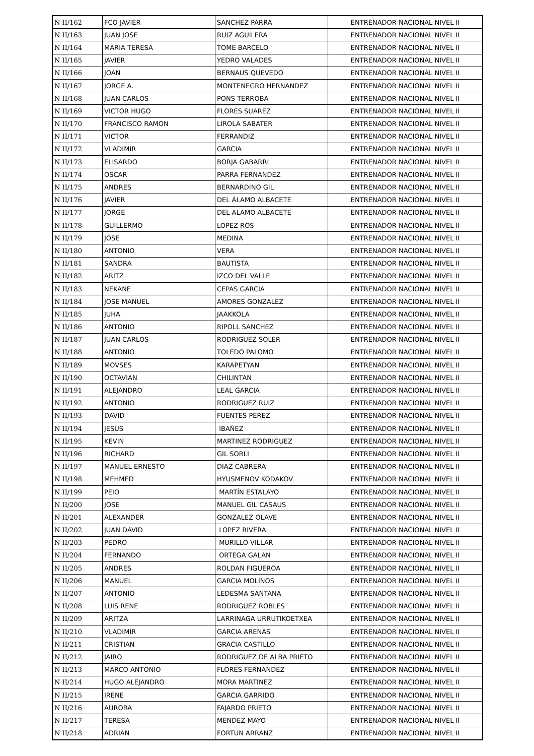| N II/162 | FCO JAVIER | SANCHEZ PARRA | ENTRENADOR NACIONAL NIVEL II |
| N II/163 | JUAN JOSE | RUIZ AGUILERA | ENTRENADOR NACIONAL NIVEL II |
| N II/164 | MARIA TERESA | TOME BARCELO | ENTRENADOR NACIONAL NIVEL II |
| N II/165 | JAVIER | YEDRO VALADES | ENTRENADOR NACIONAL NIVEL II |
| N II/166 | JOAN | BERNAUS QUEVEDO | ENTRENADOR NACIONAL NIVEL II |
| N II/167 | JORGE A. | MONTENEGRO HERNANDEZ | ENTRENADOR NACIONAL NIVEL II |
| N II/168 | JUAN CARLOS | PONS TERROBA | ENTRENADOR NACIONAL NIVEL II |
| N II/169 | VICTOR HUGO | FLORES SUAREZ | ENTRENADOR NACIONAL NIVEL II |
| N II/170 | FRANCISCO RAMON | LIROLA SABATER | ENTRENADOR NACIONAL NIVEL II |
| N II/171 | VICTOR | FERRANDIZ | ENTRENADOR NACIONAL NIVEL II |
| N II/172 | VLADIMIR | GARCIA | ENTRENADOR NACIONAL NIVEL II |
| N II/173 | ELISARDO | BORJA GABARRI | ENTRENADOR NACIONAL NIVEL II |
| N II/174 | OSCAR | PARRA FERNANDEZ | ENTRENADOR NACIONAL NIVEL II |
| N II/175 | ANDRES | BERNARDINO GIL | ENTRENADOR NACIONAL NIVEL II |
| N II/176 | JAVIER | DEL ÁLAMO ALBACETE | ENTRENADOR NACIONAL NIVEL II |
| N II/177 | JORGE | DEL ALAMO ALBACETE | ENTRENADOR NACIONAL NIVEL II |
| N II/178 | GUILLERMO | LOPEZ ROS | ENTRENADOR NACIONAL NIVEL II |
| N II/179 | JOSE | MEDINA | ENTRENADOR NACIONAL NIVEL II |
| N II/180 | ANTONIO | VERA | ENTRENADOR NACIONAL NIVEL II |
| N II/181 | SANDRA | BAUTISTA | ENTRENADOR NACIONAL NIVEL II |
| N II/182 | ARITZ | IZCO DEL VALLE | ENTRENADOR NACIONAL NIVEL II |
| N II/183 | NEKANE | CEPAS GARCIA | ENTRENADOR NACIONAL NIVEL II |
| N II/184 | JOSE MANUEL | AMORES GONZALEZ | ENTRENADOR NACIONAL NIVEL II |
| N II/185 | JUHA | JAAKKOLA | ENTRENADOR NACIONAL NIVEL II |
| N II/186 | ANTONIO | RIPOLL SANCHEZ | ENTRENADOR NACIONAL NIVEL II |
| N II/187 | JUAN CARLOS | RODRIGUEZ SOLER | ENTRENADOR NACIONAL NIVEL II |
| N II/188 | ANTONIO | TOLEDO PALOMO | ENTRENADOR NACIONAL NIVEL II |
| N II/189 | MOVSES | KARAPETYAN | ENTRENADOR NACIONAL NIVEL II |
| N II/190 | OCTAVIAN | CHILINTAN | ENTRENADOR NACIONAL NIVEL II |
| N II/191 | ALEJANDRO | LEAL GARCIA | ENTRENADOR NACIONAL NIVEL II |
| N II/192 | ANTONIO | RODRIGUEZ RUIZ | ENTRENADOR NACIONAL NIVEL II |
| N II/193 | DAVID | FUENTES PEREZ | ENTRENADOR NACIONAL NIVEL II |
| N II/194 | JESUS | IBAÑEZ | ENTRENADOR NACIONAL NIVEL II |
| N II/195 | KEVIN | MARTINEZ RODRIGUEZ | ENTRENADOR NACIONAL NIVEL II |
| N II/196 | RICHARD | GIL SORLI | ENTRENADOR NACIONAL NIVEL II |
| N II/197 | MANUEL ERNESTO | DIAZ CABRERA | ENTRENADOR NACIONAL NIVEL II |
| N II/198 | MEHMED | HYUSMENOV KODAKOV | ENTRENADOR NACIONAL NIVEL II |
| N II/199 | PEIO | MARTÍN ESTALAYO | ENTRENADOR NACIONAL NIVEL II |
| N II/200 | JOSE | MANUEL GIL CASAUS | ENTRENADOR NACIONAL NIVEL II |
| N II/201 | ALEXANDER | GONZALEZ OLAVE | ENTRENADOR NACIONAL NIVEL II |
| N II/202 | JUAN DAVID | LOPEZ RIVERA | ENTRENADOR NACIONAL NIVEL II |
| N II/203 | PEDRO | MURILLO VILLAR | ENTRENADOR NACIONAL NIVEL II |
| N II/204 | FERNANDO | ORTEGA GALAN | ENTRENADOR NACIONAL NIVEL II |
| N II/205 | ANDRES | ROLDAN FIGUEROA | ENTRENADOR NACIONAL NIVEL II |
| N II/206 | MANUEL | GARCIA MOLINOS | ENTRENADOR NACIONAL NIVEL II |
| N II/207 | ANTONIO | LEDESMA SANTANA | ENTRENADOR NACIONAL NIVEL II |
| N II/208 | LUIS RENE | RODRIGUEZ ROBLES | ENTRENADOR NACIONAL NIVEL II |
| N II/209 | ARITZA | LARRINAGA URRUTIKOETXEA | ENTRENADOR NACIONAL NIVEL II |
| N II/210 | VLADIMIR | GARCIA ARENAS | ENTRENADOR NACIONAL NIVEL II |
| N II/211 | CRISTIAN | GRACIA CASTILLO | ENTRENADOR NACIONAL NIVEL II |
| N II/212 | JAIRO | RODRIGUEZ DE ALBA PRIETO | ENTRENADOR NACIONAL NIVEL II |
| N II/213 | MARCO ANTONIO | FLORES FERNANDEZ | ENTRENADOR NACIONAL NIVEL II |
| N II/214 | HUGO ALEJANDRO | MORA MARTINEZ | ENTRENADOR NACIONAL NIVEL II |
| N II/215 | IRENE | GARCIA GARRIDO | ENTRENADOR NACIONAL NIVEL II |
| N II/216 | AURORA | FAJARDO PRIETO | ENTRENADOR NACIONAL NIVEL II |
| N II/217 | TERESA | MENDEZ MAYO | ENTRENADOR NACIONAL NIVEL II |
| N II/218 | ADRIAN | FORTUN ARRANZ | ENTRENADOR NACIONAL NIVEL II |